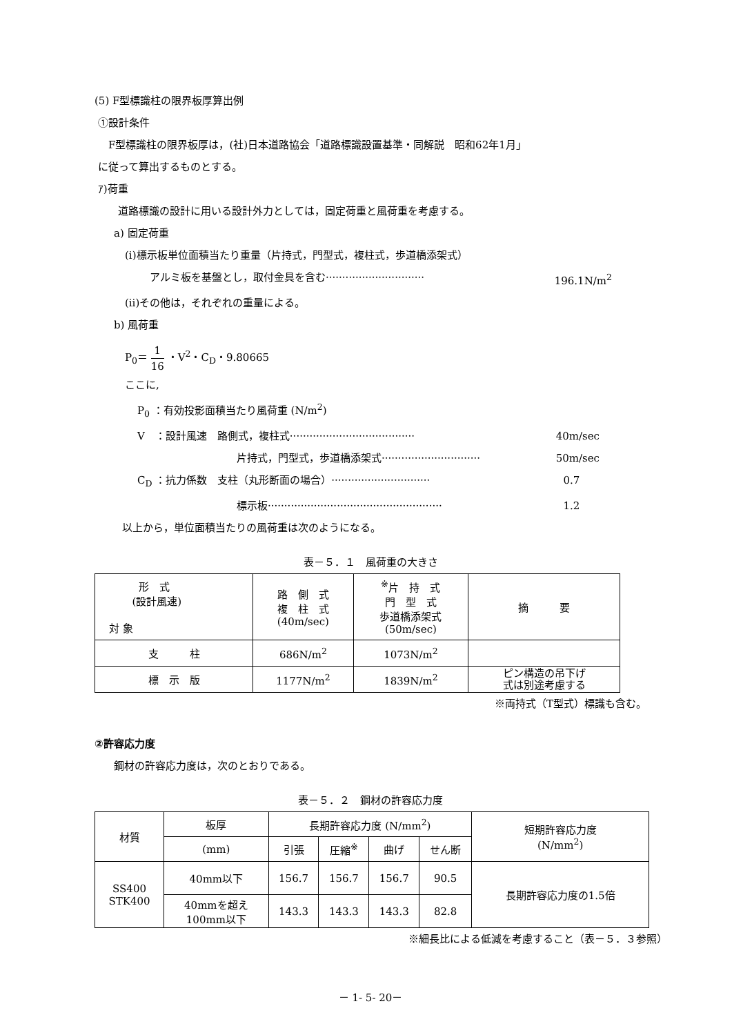(5) F型標識柱の限界板厚算出例
①設計条件
F型標識柱の限界板厚は，(社)日本道路協会「道路標識設置基準・同解説　昭和62年1月」
に従って算出するものとする。
ｱ)荷重
道路標識の設計に用いる設計外力としては，固定荷重と風荷重を考慮する。
a) 固定荷重
(ⅰ)標示板単位面積当たり重量（片持式，門型式，複柱式，歩道橋添架式）
アルミ板を基盤とし，取付金具を含む ······························ 196.1N/m<sup>2</sup>
(ⅱ)その他は，それぞれの重量による。
b) 風荷重
P<sub>0</sub>＝ 1 16 ・V<sup>2</sup>・C<sub>D</sub>・9.80665
ここに,
P<sub>0</sub> ：有効投影面積当たり風荷重 (N/m<sup>2</sup>)
V　：設計風速　路側式，複柱式 ······································ 40m/sec
片持式，門型式，歩道橋添架式 ······························ 50m/sec
C<sub>D</sub> ：抗力係数　支柱（丸形断面の場合） ······························ 0.7
標示板 ····················································· 1.2
以上から，単位面積当たりの風荷重は次のようになる。
表－５．１　風荷重の大きさ
| 形 式 (設計風速) 対 象 | 路 側 式 複 柱 式 (40m/sec) | <sup>※</sup>片 持 式 門 型 式 歩道橋添架式 (50m/sec) | 摘 要 |
| --- | --- | --- | --- |
| 支 柱 | 686N/m<sup>2</sup> | 1073N/m<sup>2</sup> | |
| 標 示 版 | 1177N/m<sup>2</sup> | 1839N/m<sup>2</sup> | ピン構造の吊下げ 式は別途考慮する |
※両持式（T型式）標識も含む。
②許容応力度
鋼材の許容応力度は，次のとおりである。
表－５．２　鋼材の許容応力度
| 材質 | 板厚 | 長期許容応力度 (N/mm<sup>2</sup>) | | | | 短期許容応力度 (N/mm<sup>2</sup>) |
| --- | --- | --- | --- | --- | --- | --- |
| | (mm) | 引張 | 圧縮<sup>※</sup> | 曲げ | せん断 | |
| SS400 STK400 | 40mm以下 | 156.7 | 156.7 | 156.7 | 90.5 | 長期許容応力度の1.5倍 |
| | 40mmを超え 100mm以下 | 143.3 | 143.3 | 143.3 | 82.8 | |
※細長比による低減を考慮すること（表－５．３参照）
－ 1- 5- 20－